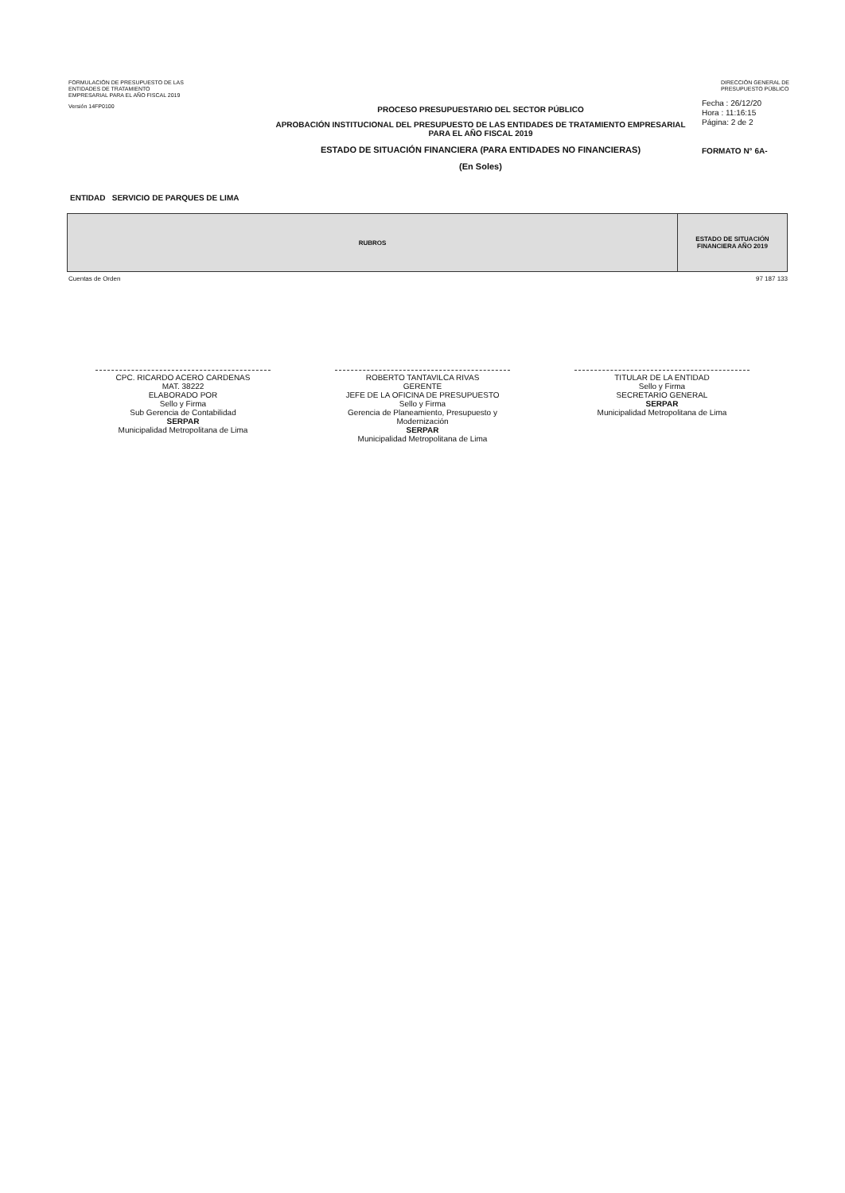FORMULACIÓN DE PRESUPUESTO DE LAS
ENTIDADES DE TRATAMIENTO
EMPRESARIAL PARA EL AÑO FISCAL 2019
DIRECCIÓN GENERAL DE
PRESUPUESTO PÚBLICO
Versión 14FP0100
PROCESO PRESUPUESTARIO DEL SECTOR PÚBLICO
APROBACIÓN INSTITUCIONAL DEL PRESUPUESTO DE LAS ENTIDADES DE TRATAMIENTO EMPRESARIAL
PARA EL AÑO FISCAL 2019
ESTADO DE SITUACIÓN FINANCIERA (PARA ENTIDADES NO FINANCIERAS)
(En Soles)
Fecha : 26/12/20
Hora : 11:16:15
Página: 2 de 2
FORMATO N° 6A-
ENTIDAD SERVICIO DE PARQUES DE LIMA
| RUBROS | ESTADO DE SITUACIÓN FINANCIERA AÑO 2019 |
| --- | --- |
Cuentas de Orden 97 187 133
CPC. RICARDO ACERO CARDENAS
MAT. 38222
ELABORADO POR
Sello y Firma
Sub Gerencia de Contabilidad
SERPAR
Municipalidad Metropolitana de Lima
ROBERTO TANTAVILCA RIVAS
GERENTE
JEFE DE LA OFICINA DE PRESUPUESTO
Sello y Firma
Gerencia de Planeamiento, Presupuesto y Modernización
SERPAR
Municipalidad Metropolitana de Lima
TITULAR DE LA ENTIDAD
Sello y Firma
SECRETARIO GENERAL
SERPAR
Municipalidad Metropolitana de Lima